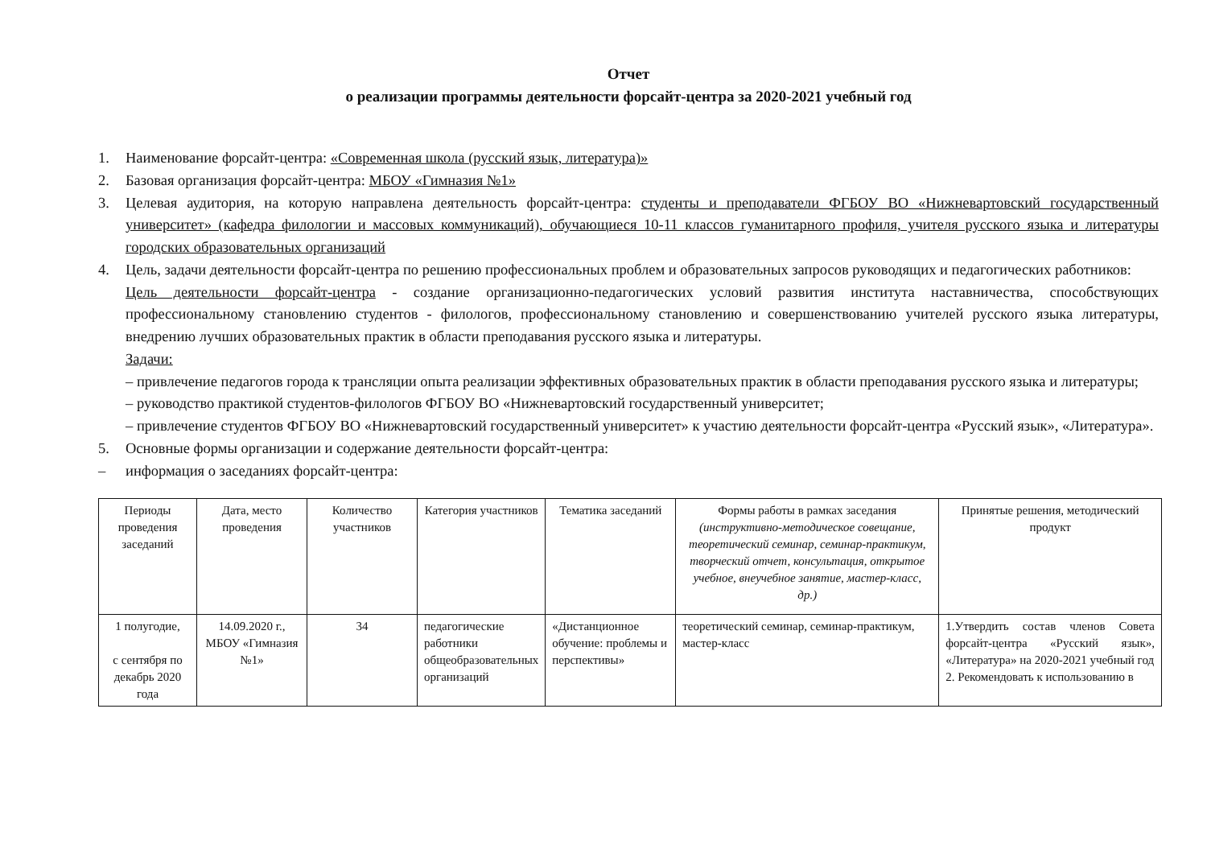Отчет
о реализации программы деятельности форсайт-центра за 2020-2021 учебный год
1. Наименование форсайт-центра: «Современная школа (русский язык, литература)»
2. Базовая организация форсайт-центра: МБОУ «Гимназия №1»
3. Целевая аудитория, на которую направлена деятельность форсайт-центра: студенты и преподаватели ФГБОУ ВО «Нижневартовский государственный университет» (кафедра филологии и массовых коммуникаций), обучающиеся 10-11 классов гуманитарного профиля, учителя русского языка и литературы городских образовательных организаций
4. Цель, задачи деятельности форсайт-центра по решению профессиональных проблем и образовательных запросов руководящих и педагогических работников:
Цель деятельности форсайт-центра - создание организационно-педагогических условий развития института наставничества, способствующих профессиональному становлению студентов - филологов, профессиональному становлению и совершенствованию учителей русского языка литературы, внедрению лучших образовательных практик в области преподавания русского языка и литературы.
Задачи:
– привлечение педагогов города к трансляции опыта реализации эффективных образовательных практик в области преподавания русского языка и литературы;
– руководство практикой студентов-филологов ФГБОУ ВО «Нижневартовский государственный университет;
– привлечение студентов ФГБОУ ВО «Нижневартовский государственный университет» к участию деятельности форсайт-центра «Русский язык», «Литература».
5. Основные формы организации и содержание деятельности форсайт-центра:
– информация о заседаниях форсайт-центра:
| Периоды проведения заседаний | Дата, место проведения | Количество участников | Категория участников | Тематика заседаний | Формы работы в рамках заседания (инструктивно-методическое совещание, теоретический семинар, семинар-практикум, творческий отчет, консультация, открытое учебное, внеучебное занятие, мастер-класс, др.) | Принятые решения, методический продукт |
| --- | --- | --- | --- | --- | --- | --- |
| 1 полугодие, с сентября по декабрь 2020 года | 14.09.2020 г., МБОУ «Гимназия №1» | 34 | педагогические работники общеобразовательных организаций | «Дистанционное обучение: проблемы и перспективы» | теоретический семинар, семинар-практикум, мастер-класс | 1.Утвердить состав членов Совета форсайт-центра «Русский язык», «Литература» на 2020-2021 учебный год 2. Рекомендовать к использованию в |